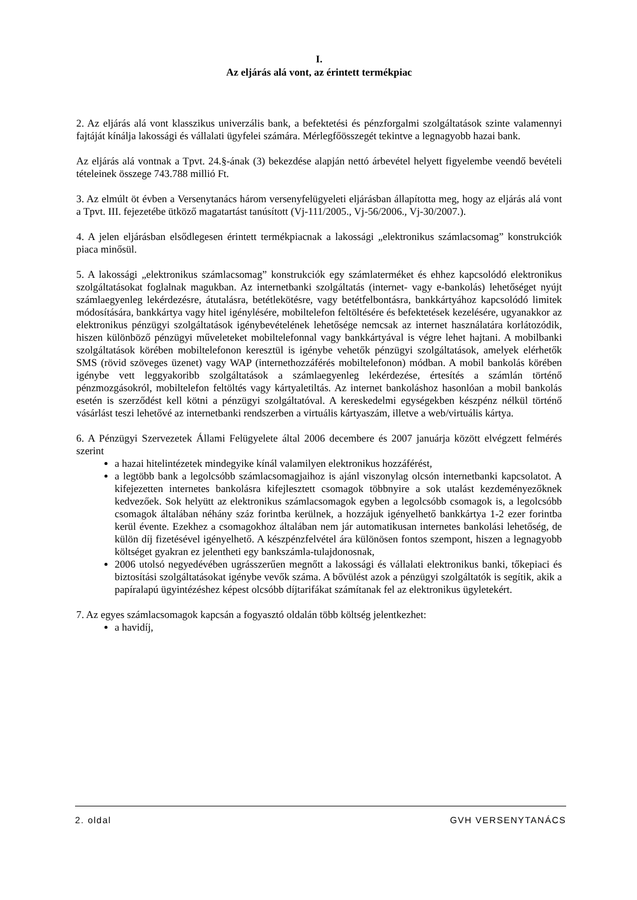I.
Az eljárás alá vont, az érintett termékpiac
2. Az eljárás alá vont klasszikus univerzális bank, a befektetési és pénzforgalmi szolgáltatások szinte valamennyi fajtáját kínálja lakossági és vállalati ügyfelei számára. Mérlegfőösszegét tekintve a legnagyobb hazai bank.
Az eljárás alá vontnak a Tpvt. 24.§-ának (3) bekezdése alapján nettó árbevétel helyett figyelembe veendő bevételi tételeinek összege 743.788 millió Ft.
3. Az elmúlt öt évben a Versenytanács három versenyfelügyeleti eljárásban állapította meg, hogy az eljárás alá vont a Tpvt. III. fejezetébe ütköző magatartást tanúsított (Vj-111/2005., Vj-56/2006., Vj-30/2007.).
4. A jelen eljárásban elsődlegesen érintett termékpiacnak a lakossági „elektronikus számlacsomag” konstrukciók piaca minősül.
5. A lakossági „elektronikus számlacsomag” konstrukciók egy számlaterméket és ehhez kapcsolódó elektronikus szolgáltatásokat foglalnak magukban. Az internetbanki szolgáltatás (internet- vagy e-bankolás) lehetőséget nyújt számlaegyenleg lekérdezésre, átutalásra, betétlekötésre, vagy betétfelbontásra, bankkártyához kapcsolódó limitek módosítására, bankkártya vagy hitel igénylésére, mobiltelefon feltöltésére és befektetések kezelésére, ugyanakkor az elektronikus pénzügyi szolgáltatások igénybevételének lehetősége nemcsak az internet használatára korlátozódik, hiszen különböző pénzügyi műveleteket mobiltelefonnal vagy bankkártyával is végre lehet hajtani. A mobilbanki szolgáltatások körében mobiltelefonon keresztül is igénybe vehetők pénzügyi szolgáltatások, amelyek elérhetők SMS (rövid szöveges üzenet) vagy WAP (internethozzáférés mobiltelefonon) módban. A mobil bankolás körében igénybe vett leggyakoribb szolgáltatások a számlaegyenleg lekérdezése, értesítés a számlán történő pénzmozgásokról, mobiltelefon feltöltés vagy kártyaletiltás. Az internet bankoláshoz hasonlóan a mobil bankolás esetén is szerződést kell kötni a pénzügyi szolgáltatóval. A kereskedelmi egységekben készpénz nélkül történő vásárlást teszi lehetővé az internetbanki rendszerben a virtuális kártyaszám, illetve a web/virtuális kártya.
6. A Pénzügyi Szervezetek Állami Felügyelete által 2006 decembere és 2007 januárja között elvégzett felmérés szerint
a hazai hitelintézetek mindegyike kínál valamilyen elektronikus hozzáférést,
a legtöbb bank a legolcsóbb számlacsomagjaihoz is ajánl viszonylag olcsón internetbanki kapcsolatot. A kifejezetten internetes bankolásra kifejlesztett csomagok többnyire a sok utalást kezdeményezőknek kedvezőek. Sok helyütt az elektronikus számlacsomagok egyben a legolcsóbb csomagok is, a legolcsóbb csomagok általában néhány száz forintba kerülnek, a hozzájuk igényelhető bankkártya 1-2 ezer forintba kerül évente. Ezekhez a csomagokhoz általában nem jár automatikusan internetes bankolási lehetőség, de külön díj fizetésével igényelhető. A készpénzfelvétel ára különösen fontos szempont, hiszen a legnagyobb költséget gyakran ez jelentheti egy bankszámla-tulajdonosnak,
2006 utolsó negyedévében ugrásszerűen megnőtt a lakossági és vállalati elektronikus banki, tőkepiaci és biztosítási szolgáltatásokat igénybe vevők száma. A bővülést azok a pénzügyi szolgáltatók is segítik, akik a papíralapú ügyintézéshez képest olcsóbb díjtarifákat számítanak fel az elektronikus ügyletekért.
7. Az egyes számlacsomagok kapcsán a fogyasztó oldalán több költség jelentkezhet:
a havidíj,
2. oldal GVH VERSENYTANÁCS